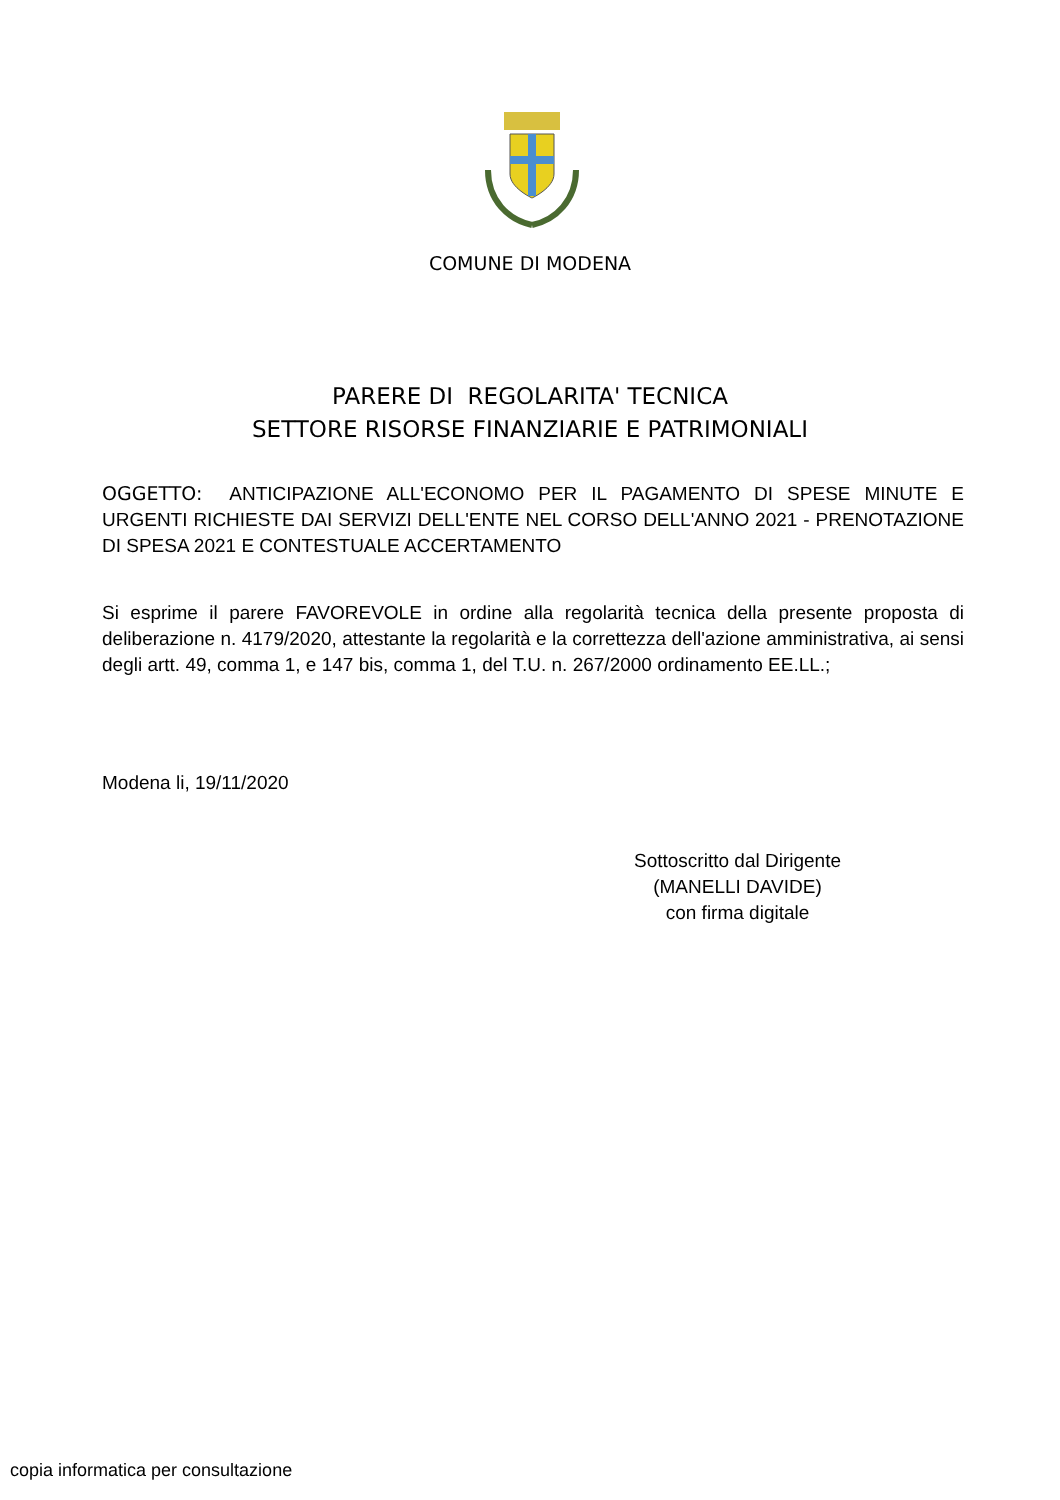COMUNE DI MODENA
PARERE DI REGOLARITA' TECNICA
SETTORE RISORSE FINANZIARIE E PATRIMONIALI
OGGETTO: ANTICIPAZIONE ALL'ECONOMO PER IL PAGAMENTO DI SPESE MINUTE E URGENTI RICHIESTE DAI SERVIZI DELL'ENTE NEL CORSO DELL'ANNO 2021 - PRENOTAZIONE DI SPESA 2021 E CONTESTUALE ACCERTAMENTO
Si esprime il parere FAVOREVOLE in ordine alla regolarità tecnica della presente proposta di deliberazione n. 4179/2020, attestante la regolarità e la correttezza dell'azione amministrativa, ai sensi degli artt. 49, comma 1, e 147 bis, comma 1, del T.U. n. 267/2000 ordinamento EE.LL.;
Modena li, 19/11/2020
Sottoscritto dal Dirigente
(MANELLI DAVIDE)
con firma digitale
copia informatica per consultazione